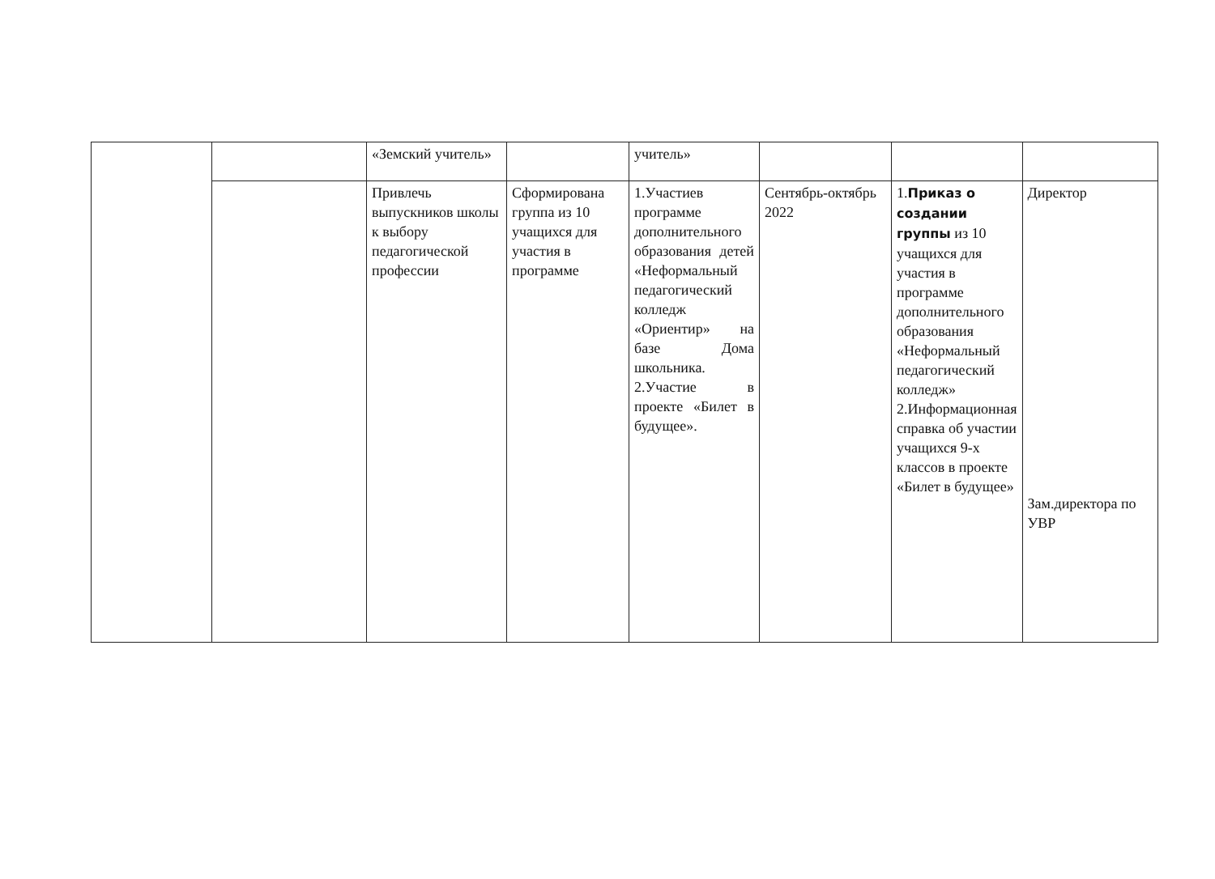| | | «Земский учитель» | | учитель» | | | |
| | | Привлечь выпускников школы к выбору педагогической профессии | Сформирована группа из 10 учащихся для участия в программе | 1.Участиев программе дополнительного образования детей «Неформальный педагогический колледж «Ориентир» на базе Дома школьника. 2.Участие в проекте «Билет в будущее». | Сентябрь-октябрь 2022 | 1. Приказ о создании группы из 10 учащихся для участия в программе дополнительного образования «Неформальный педагогический колледж» 2.Информационная справка об участии учащихся 9-х классов в проекте «Билет в будущее» | Директор Зам.директора по УВР |